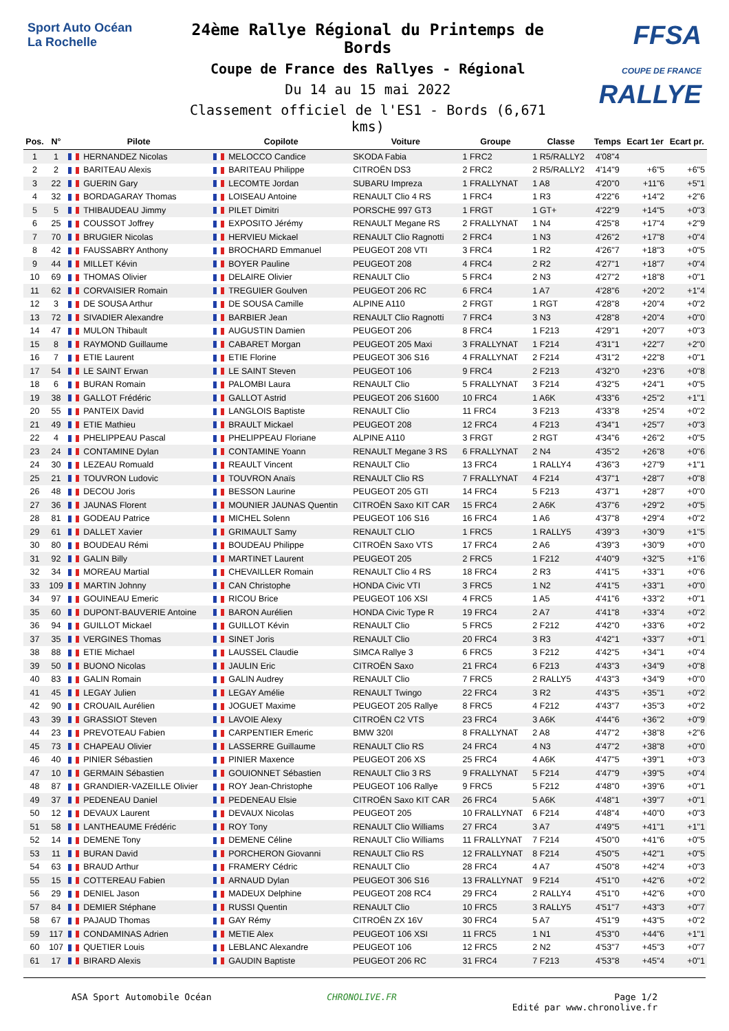Sport Auto Océan
La Rochelle
24ème Rallye Régional du Printemps de Bords
Coupe de France des Rallyes - Régional
Du 14 au 15 mai 2022
Classement officiel de l'ES1 - Bords (6,671 kms)
FFSA
COUPE DE FRANCE RALLYE
| Pos. | N° | Pilote | Copilote | Voiture | Groupe | Classe | Temps | Ecart 1er | Ecart pr. |
| --- | --- | --- | --- | --- | --- | --- | --- | --- | --- |
| 1 | 1 | HERNANDEZ Nicolas | MELOCCO Candice | SKODA Fabia | 1 FRC2 | 1 R5/RALLY2 | 4'08"4 | | |
| 2 | 2 | BARITEAU Alexis | BARITEAU Philippe | CITROËN DS3 | 2 FRC2 | 2 R5/RALLY2 | 4'14"9 | +6"5 | +6"5 |
| 3 | 22 | GUERIN Gary | LECOMTE Jordan | SUBARU Impreza | 1 FRALLYNAT | 1 A8 | 4'20"0 | +11"6 | +5"1 |
| 4 | 32 | BORDAGARAY Thomas | LOISEAU Antoine | RENAULT Clio 4 RS | 1 FRC4 | 1 R3 | 4'22"6 | +14"2 | +2"6 |
| 5 | 5 | THIBAUDEAU Jimmy | PILET Dimitri | PORSCHE 997 GT3 | 1 FRGT | 1 GT+ | 4'22"9 | +14"5 | +0"3 |
| 6 | 25 | COUSSOT Joffrey | EXPOSITO Jérémy | RENAULT Megane RS | 2 FRALLYNAT | 1 N4 | 4'25"8 | +17"4 | +2"9 |
| 7 | 70 | BRUGIER Nicolas | HERVIEU Mickael | RENAULT Clio Ragnotti | 2 FRC4 | 1 N3 | 4'26"2 | +17"8 | +0"4 |
| 8 | 42 | FAUSSABRY Anthony | BROCHARD Emmanuel | PEUGEOT 208 VTI | 3 FRC4 | 1 R2 | 4'26"7 | +18"3 | +0"5 |
| 9 | 44 | MILLET Kévin | BOYER Pauline | PEUGEOT 208 | 4 FRC4 | 2 R2 | 4'27"1 | +18"7 | +0"4 |
| 10 | 69 | THOMAS Olivier | DELAIRE Olivier | RENAULT Clio | 5 FRC4 | 2 N3 | 4'27"2 | +18"8 | +0"1 |
| 11 | 62 | CORVAISIER Romain | TREGUIER Goulven | PEUGEOT 206 RC | 6 FRC4 | 1 A7 | 4'28"6 | +20"2 | +1"4 |
| 12 | 3 | DE SOUSA Arthur | DE SOUSA Camille | ALPINE A110 | 2 FRGT | 1 RGT | 4'28"8 | +20"4 | +0"2 |
| 13 | 72 | SIVADIER Alexandre | BARBIER Jean | RENAULT Clio Ragnotti | 7 FRC4 | 3 N3 | 4'28"8 | +20"4 | +0"0 |
| 14 | 47 | MULON Thibault | AUGUSTIN Damien | PEUGEOT 206 | 8 FRC4 | 1 F213 | 4'29"1 | +20"7 | +0"3 |
| 15 | 8 | RAYMOND Guillaume | CABARET Morgan | PEUGEOT 205 Maxi | 3 FRALLYNAT | 1 F214 | 4'31"1 | +22"7 | +2"0 |
| 16 | 7 | ETIE Laurent | ETIE Florine | PEUGEOT 306 S16 | 4 FRALLYNAT | 2 F214 | 4'31"2 | +22"8 | +0"1 |
| 17 | 54 | LE SAINT Erwan | LE SAINT Steven | PEUGEOT 106 | 9 FRC4 | 2 F213 | 4'32"0 | +23"6 | +0"8 |
| 18 | 6 | BURAN Romain | PALOMBI Laura | RENAULT Clio | 5 FRALLYNAT | 3 F214 | 4'32"5 | +24"1 | +0"5 |
| 19 | 38 | GALLOT Frédéric | GALLOT Astrid | PEUGEOT 206 S1600 | 10 FRC4 | 1 A6K | 4'33"6 | +25"2 | +1"1 |
| 20 | 55 | PANTEIX David | LANGLOIS Baptiste | RENAULT Clio | 11 FRC4 | 3 F213 | 4'33"8 | +25"4 | +0"2 |
| 21 | 49 | ETIE Mathieu | BRAULT Mickael | PEUGEOT 208 | 12 FRC4 | 4 F213 | 4'34"1 | +25"7 | +0"3 |
| 22 | 4 | PHELIPPEAU Pascal | PHELIPPEAU Floriane | ALPINE A110 | 3 FRGT | 2 RGT | 4'34"6 | +26"2 | +0"5 |
| 23 | 24 | CONTAMINE Dylan | CONTAMINE Yoann | RENAULT Megane 3 RS | 6 FRALLYNAT | 2 N4 | 4'35"2 | +26"8 | +0"6 |
| 24 | 30 | LEZEAU Romuald | REAULT Vincent | RENAULT Clio | 13 FRC4 | 1 RALLY4 | 4'36"3 | +27"9 | +1"1 |
| 25 | 21 | TOUVRON Ludovic | TOUVRON Anaïs | RENAULT Clio RS | 7 FRALLYNAT | 4 F214 | 4'37"1 | +28"7 | +0"8 |
| 26 | 48 | DECOU Joris | BESSON Laurine | PEUGEOT 205 GTI | 14 FRC4 | 5 F213 | 4'37"1 | +28"7 | +0"0 |
| 27 | 36 | JAUNAS Florent | MOUNIER JAUNAS Quentin | CITROËN Saxo KIT CAR | 15 FRC4 | 2 A6K | 4'37"6 | +29"2 | +0"5 |
| 28 | 81 | GODEAU Patrice | MICHEL Solenn | PEUGEOT 106 S16 | 16 FRC4 | 1 A6 | 4'37"8 | +29"4 | +0"2 |
| 29 | 61 | DALLET Xavier | GRIMAULT Samy | RENAULT CLIO | 1 FRC5 | 1 RALLY5 | 4'39"3 | +30"9 | +1"5 |
| 30 | 80 | BOUDEAU Rémi | BOUDEAU Philippe | CITROËN Saxo VTS | 17 FRC4 | 2 A6 | 4'39"3 | +30"9 | +0"0 |
| 31 | 92 | GALIN Billy | MARTINET Laurent | PEUGEOT 205 | 2 FRC5 | 1 F212 | 4'40"9 | +32"5 | +1"6 |
| 32 | 34 | MOREAU Martial | CHEVAILLER Romain | RENAULT Clio 4 RS | 18 FRC4 | 2 R3 | 4'41"5 | +33"1 | +0"6 |
| 33 | 109 | MARTIN Johnny | CAN Christophe | HONDA Civic VTI | 3 FRC5 | 1 N2 | 4'41"5 | +33"1 | +0"0 |
| 34 | 97 | GOUINEAU Emeric | RICOU Brice | PEUGEOT 106 XSI | 4 FRC5 | 1 A5 | 4'41"6 | +33"2 | +0"1 |
| 35 | 60 | DUPONT-BAUVERIE Antoine | BARON Aurélien | HONDA Civic Type R | 19 FRC4 | 2 A7 | 4'41"8 | +33"4 | +0"2 |
| 36 | 94 | GUILLOT Mickael | GUILLOT Kévin | RENAULT Clio | 5 FRC5 | 2 F212 | 4'42"0 | +33"6 | +0"2 |
| 37 | 35 | VERGINES Thomas | SINET Joris | RENAULT Clio | 20 FRC4 | 3 R3 | 4'42"1 | +33"7 | +0"1 |
| 38 | 88 | ETIE Michael | LAUSSEL Claudie | SIMCA Rallye 3 | 6 FRC5 | 3 F212 | 4'42"5 | +34"1 | +0"4 |
| 39 | 50 | BUONO Nicolas | JAULIN Eric | CITROËN Saxo | 21 FRC4 | 6 F213 | 4'43"3 | +34"9 | +0"8 |
| 40 | 83 | GALIN Romain | GALIN Audrey | RENAULT Clio | 7 FRC5 | 2 RALLY5 | 4'43"3 | +34"9 | +0"0 |
| 41 | 45 | LEGAY Julien | LEGAY Amélie | RENAULT Twingo | 22 FRC4 | 3 R2 | 4'43"5 | +35"1 | +0"2 |
| 42 | 90 | CROUAIL Aurélien | JOGUET Maxime | PEUGEOT 205 Rallye | 8 FRC5 | 4 F212 | 4'43"7 | +35"3 | +0"2 |
| 43 | 39 | GRASSIOT Steven | LAVOIE Alexy | CITROËN C2 VTS | 23 FRC4 | 3 A6K | 4'44"6 | +36"2 | +0"9 |
| 44 | 23 | PREVOTEAU Fabien | CARPENTIER Emeric | BMW 320I | 8 FRALLYNAT | 2 A8 | 4'47"2 | +38"8 | +2"6 |
| 45 | 73 | CHAPEAU Olivier | LASSERRE Guillaume | RENAULT Clio RS | 24 FRC4 | 4 N3 | 4'47"2 | +38"8 | +0"0 |
| 46 | 40 | PINIER Sébastien | PINIER Maxence | PEUGEOT 206 XS | 25 FRC4 | 4 A6K | 4'47"5 | +39"1 | +0"3 |
| 47 | 10 | GERMAIN Sébastien | GOUIONNET Sébastien | RENAULT Clio 3 RS | 9 FRALLYNAT | 5 F214 | 4'47"9 | +39"5 | +0"4 |
| 48 | 87 | GRANDIER-VAZEILLE Olivier | ROY Jean-Christophe | PEUGEOT 106 Rallye | 9 FRC5 | 5 F212 | 4'48"0 | +39"6 | +0"1 |
| 49 | 37 | PEDENEAU Daniel | PEDENEAU Elsie | CITROËN Saxo KIT CAR | 26 FRC4 | 5 A6K | 4'48"1 | +39"7 | +0"1 |
| 50 | 12 | DEVAUX Laurent | DEVAUX Nicolas | PEUGEOT 205 | 10 FRALLYNAT | 6 F214 | 4'48"4 | +40"0 | +0"3 |
| 51 | 58 | LANTHEAUME Frédéric | ROY Tony | RENAULT Clio Williams | 27 FRC4 | 3 A7 | 4'49"5 | +41"1 | +1"1 |
| 52 | 14 | DEMENE Tony | DEMENE Céline | RENAULT Clio Williams | 11 FRALLYNAT | 7 F214 | 4'50"0 | +41"6 | +0"5 |
| 53 | 11 | BURAN David | PORCHERON Giovanni | RENAULT Clio RS | 12 FRALLYNAT | 8 F214 | 4'50"5 | +42"1 | +0"5 |
| 54 | 63 | BRAUD Arthur | FRAMERY Cédric | RENAULT Clio | 28 FRC4 | 4 A7 | 4'50"8 | +42"4 | +0"3 |
| 55 | 15 | COTTEREAU Fabien | ARNAUD Dylan | PEUGEOT 306 S16 | 13 FRALLYNAT | 9 F214 | 4'51"0 | +42"6 | +0"2 |
| 56 | 29 | DENIEL Jason | MADEUX Delphine | PEUGEOT 208 RC4 | 29 FRC4 | 2 RALLY4 | 4'51"0 | +42"6 | +0"0 |
| 57 | 84 | DEMIER Stéphane | RUSSI Quentin | RENAULT Clio | 10 FRC5 | 3 RALLY5 | 4'51"7 | +43"3 | +0"7 |
| 58 | 67 | PAJAUD Thomas | GAY Rémy | CITROËN ZX 16V | 30 FRC4 | 5 A7 | 4'51"9 | +43"5 | +0"2 |
| 59 | 117 | CONDAMINAS Adrien | METIE Alex | PEUGEOT 106 XSI | 11 FRC5 | 1 N1 | 4'53"0 | +44"6 | +1"1 |
| 60 | 107 | QUETIER Louis | LEBLANC Alexandre | PEUGEOT 106 | 12 FRC5 | 2 N2 | 4'53"7 | +45"3 | +0"7 |
| 61 | 17 | BIRARD Alexis | GAUDIN Baptiste | PEUGEOT 206 RC | 31 FRC4 | 7 F213 | 4'53"8 | +45"4 | +0"1 |
ASA Sport Automobile Océan CHRONOLIVE.FR Page 1/2
Edité par www.chronolive.fr